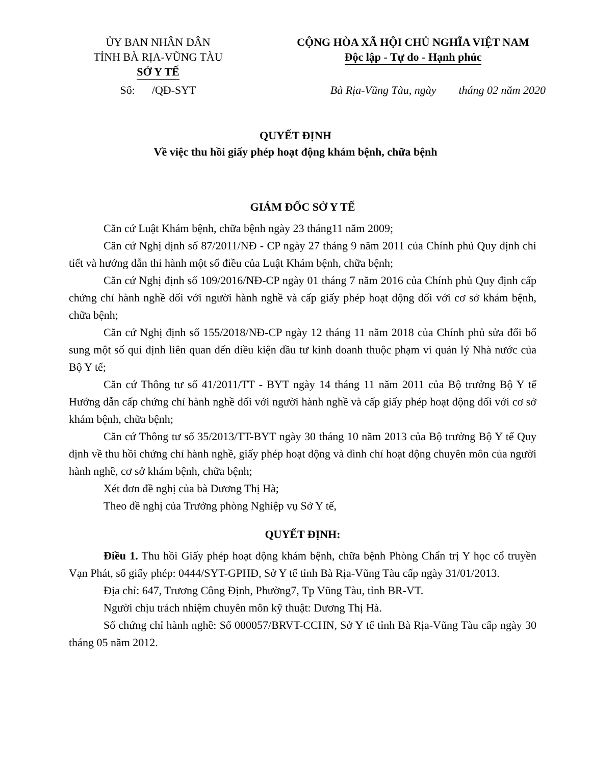ỦY BAN NHÂN DÂN
TỈNH BÀ RỊA-VŨNG TÀU
SỞ Y TẾ
CỘNG HÒA XÃ HỘI CHỦ NGHĨA VIỆT NAM
Độc lập - Tự do - Hạnh phúc
Số: /QĐ-SYT Bà Rịa-Vũng Tàu, ngày tháng 02 năm 2020
QUYẾT ĐỊNH
Về việc thu hồi giấy phép hoạt động khám bệnh, chữa bệnh
GIÁM ĐỐC SỞ Y TẾ
Căn cứ Luật Khám bệnh, chữa bệnh ngày 23 tháng11 năm 2009;
Căn cứ Nghị định số 87/2011/NĐ - CP ngày 27 tháng 9 năm 2011 của Chính phủ Quy định chi tiết và hướng dẫn thi hành một số điều của Luật Khám bệnh, chữa bệnh;
Căn cứ Nghị định số 109/2016/NĐ-CP ngày 01 tháng 7 năm 2016 của Chính phủ Quy định cấp chứng chỉ hành nghề đối với người hành nghề và cấp giấy phép hoạt động đối với cơ sở khám bệnh, chữa bệnh;
Căn cứ Nghị định số 155/2018/NĐ-CP ngày 12 tháng 11 năm 2018 của Chính phủ sửa đổi bổ sung một số qui định liên quan đến điều kiện đầu tư kinh doanh thuộc phạm vi quản lý Nhà nước của Bộ Y tế;
Căn cứ Thông tư số 41/2011/TT - BYT ngày 14 tháng 11 năm 2011 của Bộ trưởng Bộ Y tế Hướng dẫn cấp chứng chỉ hành nghề đối với người hành nghề và cấp giấy phép hoạt động đối với cơ sở khám bệnh, chữa bệnh;
Căn cứ Thông tư số 35/2013/TT-BYT ngày 30 tháng 10 năm 2013 của Bộ trưởng Bộ Y tế Quy định về thu hồi chứng chỉ hành nghề, giấy phép hoạt động và đình chỉ hoạt động chuyên môn của người hành nghề, cơ sở khám bệnh, chữa bệnh;
Xét đơn đề nghị của bà Dương Thị Hà;
Theo đề nghị của Trưởng phòng Nghiệp vụ Sở Y tế,
QUYẾT ĐỊNH:
Điều 1. Thu hồi Giấy phép hoạt động khám bệnh, chữa bệnh Phòng Chẩn trị Y học cổ truyền Vạn Phát, số giấy phép: 0444/SYT-GPHĐ, Sở Y tế tỉnh Bà Rịa-Vũng Tàu cấp ngày 31/01/2013.
Địa chỉ: 647, Trương Công Định, Phường7, Tp Vũng Tàu, tỉnh BR-VT.
Người chịu trách nhiệm chuyên môn kỹ thuật: Dương Thị Hà.
Số chứng chỉ hành nghề: Số 000057/BRVT-CCHN, Sở Y tế tỉnh Bà Rịa-Vũng Tàu cấp ngày 30 tháng 05 năm 2012.